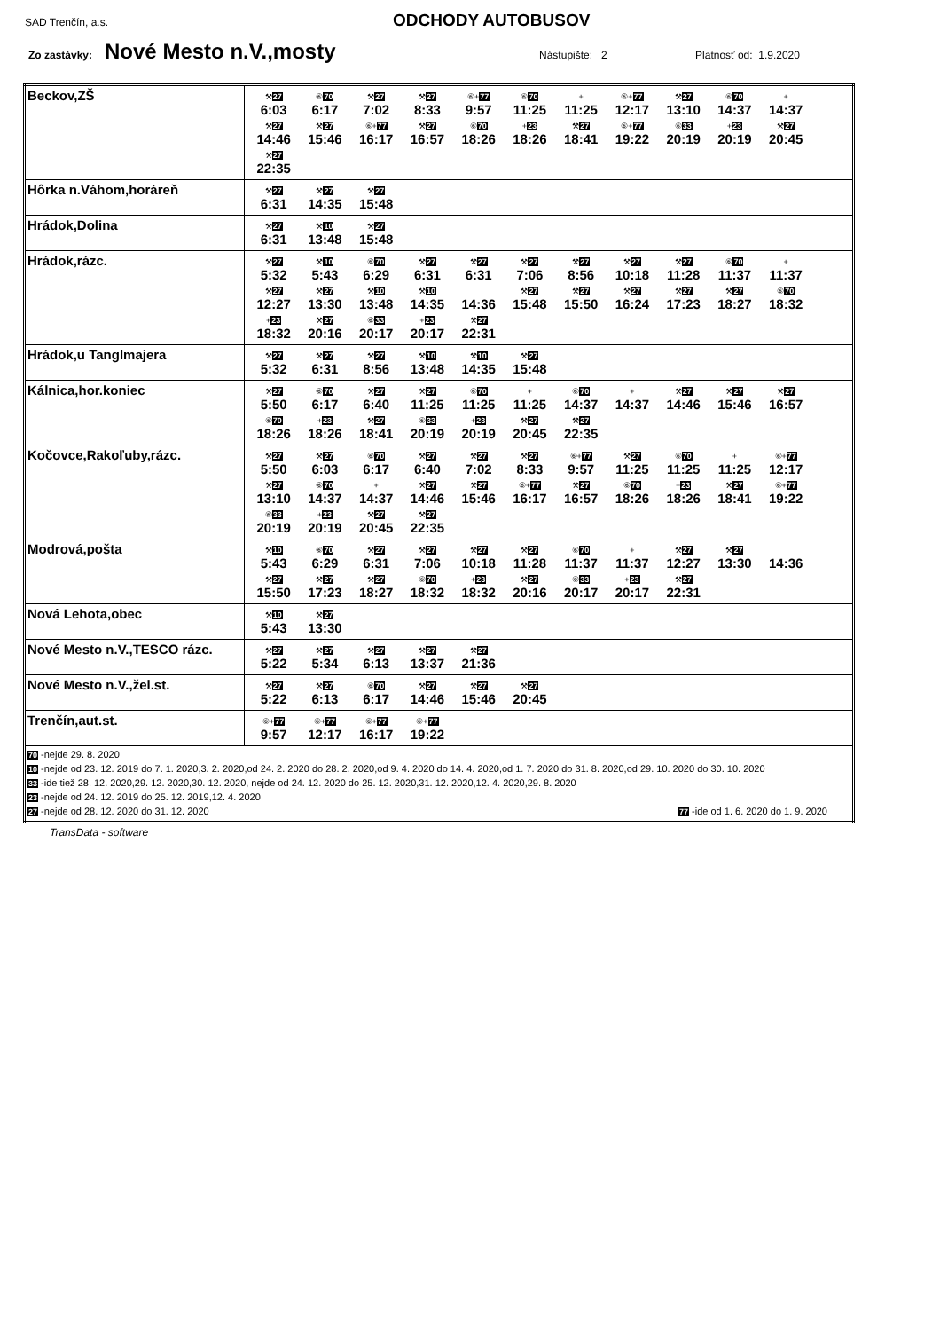SAD Trenčín, a.s.
ODCHODY AUTOBUSOV
Zo zastávky: Nové Mesto n.V.,mosty Nástupište: 2 Platnosť od: 1.9.2020
| Beckov,ZŠ | ⚒ 27 6:03 ⑥ 70 6:17 ⚒ 27 7:02 ⚒ 27 8:33 ⑥+ 77 9:57 ⑥ 70 11:25 + 11:25 ⑥+ 77 12:17 ⚒ 27 13:10 ⑥ 70 14:37 + 14:37 ⚒ 27 14:46 ⚒ 27 15:46 ⑥+ 77 16:17 ⚒ 27 16:57 ⑥ 70 18:26 + 23 18:26 ⚒ 27 18:41 ⑥+ 77 19:22 ⑥ 33 20:19 + 23 20:19 ⚒ 27 20:45 ⚒ 27 22:35 |
| Hôrka n.Váhom,horáreň | ⚒ 27 6:31 ⚒ 27 14:35 ⚒ 27 15:48 |
| Hrádok,Dolina | ⚒ 27 6:31 ⚒ 10 13:48 ⚒ 27 15:48 |
| Hrádok,rázc. | ⚒ 27 5:32 ⚒ 10 5:43 ⑥ 70 6:29 ⚒ 27 6:31 ⚒ 27 6:31 ⚒ 27 7:06 ⚒ 27 8:56 ⚒ 27 10:18 ⚒ 27 11:28 ⑥ 70 11:37 + 11:37 ⚒ 27 12:27 ⚒ 27 13:30 ⚒ 10 13:48 ⚒ 10 14:35 14:36 ⚒ 27 15:48 ⚒ 27 15:50 ⚒ 27 16:24 ⚒ 27 17:23 ⚒ 27 18:27 ⑥ 70 18:32 + 23 18:32 ⚒ 27 20:16 ⑥ 33 20:17 + 23 20:17 ⚒ 27 22:31 |
| Hrádok,u Tanglmajera | ⚒ 27 5:32 ⚒ 27 6:31 ⚒ 27 8:56 ⚒ 10 13:48 ⚒ 10 14:35 ⚒ 27 15:48 |
| Kálnica,hor.koniec | ⚒ 27 5:50 ⑥ 70 6:17 ⚒ 27 6:40 ⚒ 27 11:25 ⑥ 70 11:25 + 11:25 ⑥ 70 14:37 + 14:37 ⚒ 27 14:46 ⚒ 27 15:46 ⚒ 27 16:57 ⑥ 70 18:26 + 23 18:26 ⚒ 27 18:41 ⑥ 33 20:19 + 23 20:19 ⚒ 27 20:45 ⚒ 27 22:35 |
| Kočovce,Rakoľuby,rázc. | ⚒ 27 5:50 ⚒ 27 6:03 ⑥ 70 6:17 ⚒ 27 6:40 ⚒ 27 7:02 ⚒ 27 8:33 ⑥+ 77 9:57 ⚒ 27 11:25 ⑥ 70 11:25 + 11:25 ⑥+ 77 12:17 ⚒ 27 13:10 ⑥ 70 14:37 + 14:37 ⚒ 27 14:46 ⚒ 27 15:46 ⑥+ 77 16:17 ⚒ 27 16:57 ⑥ 70 18:26 + 23 18:26 ⚒ 27 18:41 ⑥+ 77 19:22 ⑥ 33 20:19 + 23 20:19 ⚒ 27 20:45 ⚒ 27 22:35 |
| Modrová,pošta | ⚒ 10 5:43 ⑥ 70 6:29 ⚒ 27 6:31 ⚒ 27 7:06 ⚒ 27 10:18 ⚒ 27 11:28 ⑥ 70 11:37 + 11:37 ⚒ 27 12:27 ⚒ 27 13:30 14:36 ⚒ 27 15:50 ⚒ 27 17:23 ⚒ 27 18:27 ⑥ 70 18:32 + 23 18:32 ⚒ 27 20:16 ⑥ 33 20:17 + 23 20:17 ⚒ 27 22:31 |
| Nová Lehota,obec | ⚒ 10 5:43 ⚒ 27 13:30 |
| Nové Mesto n.V.,TESCO rázc. | ⚒ 27 5:22 ⚒ 27 5:34 ⚒ 27 6:13 ⚒ 27 13:37 ⚒ 27 21:36 |
| Nové Mesto n.V.,žel.st. | ⚒ 27 5:22 ⚒ 27 6:13 ⑥ 70 6:17 ⚒ 27 14:46 ⚒ 27 15:46 ⚒ 27 20:45 |
| Trenčín,aut.st. | ⑥+ 77 9:57 ⑥+ 77 12:17 ⑥+ 77 16:17 ⑥+ 77 19:22 |
| 70 -nejde 29. 8. 2020 10 -nejde od 23. 12. 2019 do 7. 1. 2020,3. 2. 2020,od 24. 2. 2020 do 28. 2. 2020,od 9. 4. 2020 do 14. 4. 2020,od 1. 7. 2020 do 31. 8. 2020,od 29. 10. 2020 do 30. 10. 2020 33 -ide tiež 28. 12. 2020,29. 12. 2020,30. 12. 2020, nejde od 24. 12. 2020 do 25. 12. 2020,31. 12. 2020,12. 4. 2020,29. 8. 2020 23 -nejde od 24. 12. 2019 do 25. 12. 2019,12. 4. 2020 27 -nejde od 28. 12. 2020 do 31. 12. 2020 77 -ide od 1. 6. 2020 do 1. 9. 2020 | |
TransData - software